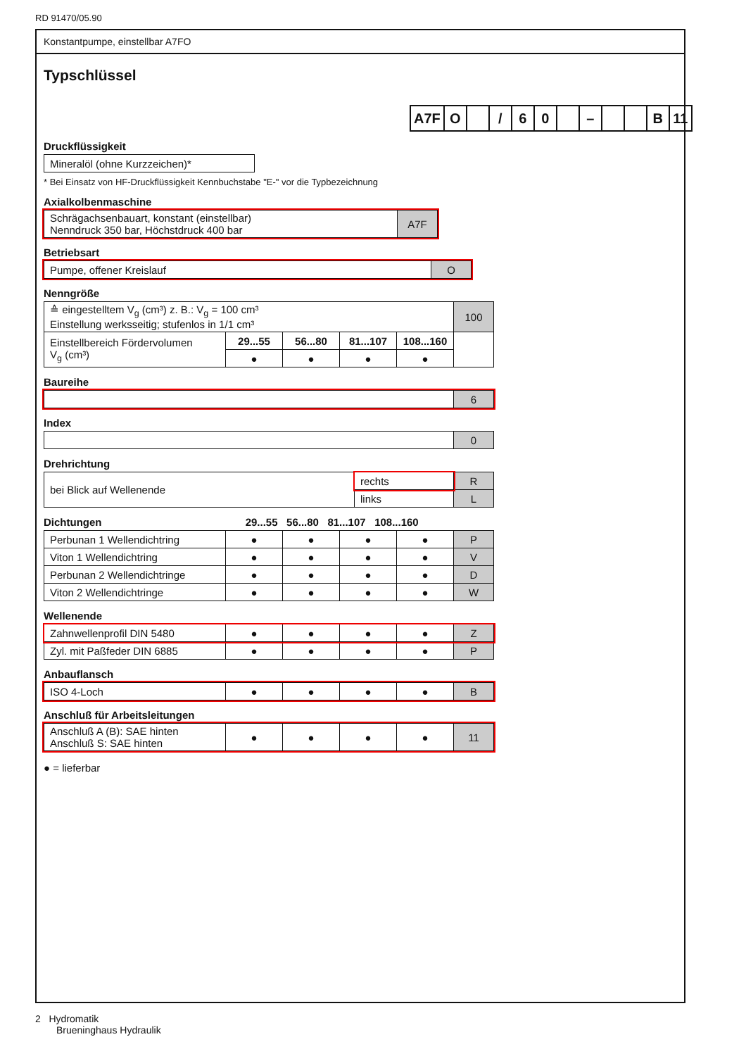RD 91470/05.90
Konstantpumpe, einstellbar A7FO
Typschlüssel
| A7F | O | | / | 6 | 0 | | – | | | B | 11 |
Druckflüssigkeit
| Mineralöl (ohne Kurzzeichen)* |
* Bei Einsatz von HF-Druckflüssigkeit Kennbuchstabe "E-" vor die Typbezeichnung
Axialkolbenmaschine
| Schrägachsenbauart, konstant (einstellbar) Nenndruck 350 bar, Höchstdruck 400 bar | A7F |
Betriebsart
| Pumpe, offener Kreislauf | O |
Nenngröße
| ≙ eingestelltem V<sub>g</sub> (cm³) z. B.: V<sub>g</sub> = 100 cm³ Einstellung werksseitig; stufenlos in 1/1 cm³ | | | | | 100 |
| Einstellbereich Fördervolumen V<sub>g</sub> (cm³) | 29...55 | 56...80 | 81...107 | 108...160 | |
| | ● | ● | ● | ● | |
Baureihe
| | 6 |
Index
| | 0 |
Drehrichtung
| bei Blick auf Wellenende | rechts | R |
| | links | L |
Dichtungen 29...55 56...80 81...107 108...160
| Perbunan 1 Wellendichtring | ● | ● | ● | ● | P |
| Viton 1 Wellendichtring | ● | ● | ● | ● | V |
| Perbunan 2 Wellendichtringe | ● | ● | ● | ● | D |
| Viton 2 Wellendichtringe | ● | ● | ● | ● | W |
Wellenende
| Zahnwellenprofil DIN 5480 | ● | ● | ● | ● | Z |
| Zyl. mit Paßfeder DIN 6885 | ● | ● | ● | ● | P |
Anbauflansch
| ISO 4-Loch | ● | ● | ● | ● | B |
Anschluß für Arbeitsleitungen
| Anschluß A (B): SAE hinten Anschluß S: SAE hinten | ● | ● | ● | ● | 11 |
● = lieferbar
2 Hydromatik
Brueninghaus Hydraulik